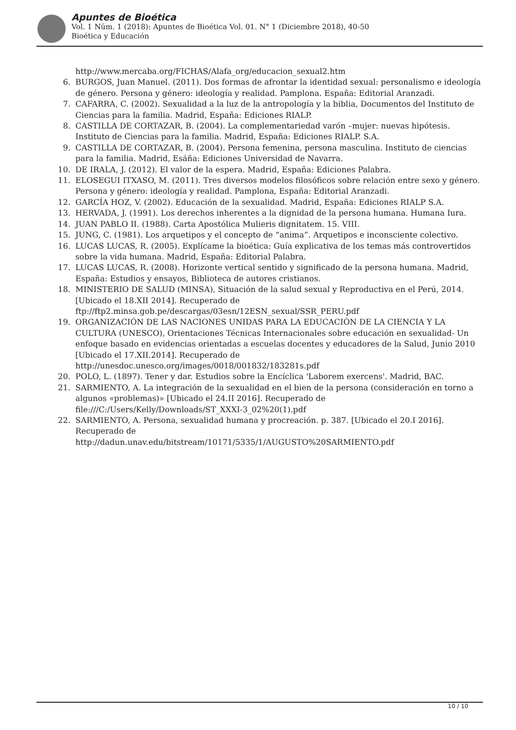Apuntes de Bioética
Vol. 1 Núm. 1 (2018): Apuntes de Bioética Vol. 01. N° 1 (Diciembre 2018), 40-50
Bioética y Educación
http://www.mercaba.org/FICHAS/Alafa_org/educacion_sexual2.htm
6. BURGOS, Juan Manuel. (2011). Dos formas de afrontar la identidad sexual: personalismo e ideología de género. Persona y género: ideología y realidad. Pamplona. España: Editorial Aranzadi.
7. CAFARRA, C. (2002). Sexualidad a la luz de la antropología y la biblia, Documentos del Instituto de Ciencias para la familia. Madrid, España: Ediciones RIALP.
8. CASTILLA DE CORTAZAR, B. (2004). La complementariedad varón –mujer: nuevas hipótesis. Instituto de Ciencias para la familia. Madrid, España: Ediciones RIALP. S.A.
9. CASTILLA DE CORTAZAR, B. (2004). Persona femenina, persona masculina. Instituto de ciencias para la familia. Madrid, Esáña: Ediciones Universidad de Navarra.
10. DE IRALA, J. (2012). El valor de la espera. Madrid, España: Ediciones Palabra.
11. ELOSEGUI ITXASO, M. (2011). Tres diversos modelos filosóficos sobre relación entre sexo y género. Persona y género: ideología y realidad. Pamplona, España: Editorial Aranzadi.
12. GARCÍA HOZ, V. (2002). Educación de la sexualidad. Madrid, España: Ediciones RIALP S.A.
13. HERVADA, J. (1991). Los derechos inherentes a la dignidad de la persona humana. Humana Iura.
14. JUAN PABLO II. (1988). Carta Apostólica Mulieris dignitatem. 15. VIII.
15. JUNG, C. (1981). Los arquetipos y el concepto de “anima”. Arquetipos e inconsciente colectivo.
16. LUCAS LUCAS, R. (2005). Explícame la bioética: Guía explicativa de los temas más controvertidos sobre la vida humana. Madrid, España: Editorial Palabra.
17. LUCAS LUCAS, R. (2008). Horizonte vertical sentido y significado de la persona humana. Madrid, España: Estudios y ensayos, Biblioteca de autores cristianos.
18. MINISTERIO DE SALUD (MINSA), Situación de la salud sexual y Reproductiva en el Perú, 2014. [Ubicado el 18.XII 2014]. Recuperado de
ftp://ftp2.minsa.gob.pe/descargas/03esn/12ESN_sexual/SSR_PERU.pdf
19. ORGANIZACIÓN DE LAS NACIONES UNIDAS PARA LA EDUCACIÓN DE LA CIENCIA Y LA CULTURA (UNESCO), Orientaciones Técnicas Internacionales sobre educación en sexualidad- Un enfoque basado en evidencias orientadas a escuelas docentes y educadores de la Salud, Junio 2010 [Ubicado el 17.XII.2014]. Recuperado de http://unesdoc.unesco.org/images/0018/001832/183281s.pdf
20. POLO, L. (1897). Tener y dar. Estudios sobre la Encíclica 'Laborem exercens'. Madrid, BAC.
21. SARMIENTO, A. La integración de la sexualidad en el bien de la persona (consideración en torno a algunos «problemas)» [Ubicado el 24.II 2016]. Recuperado de
file:///C:/Users/Kelly/Downloads/ST_XXXI-3_02%20(1).pdf
22. SARMIENTO, A. Persona, sexualidad humana y procreación. p. 387. [Ubicado el 20.I 2016]. Recuperado de
http://dadun.unav.edu/bitstream/10171/5335/1/AUGUSTO%20SARMIENTO.pdf
10 / 10